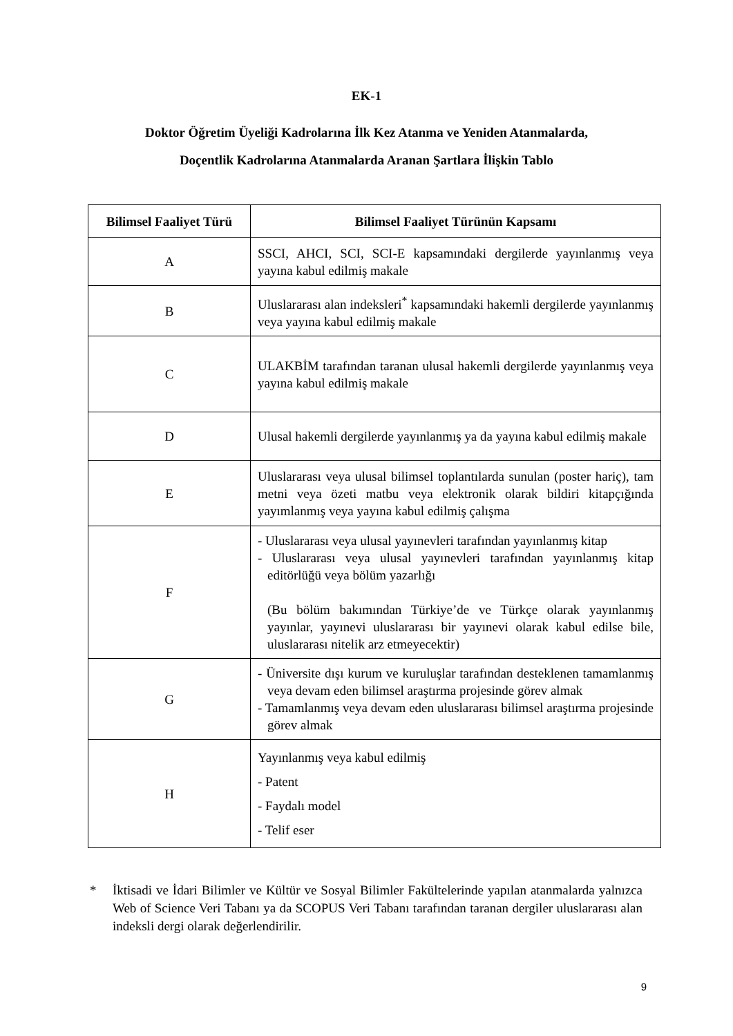EK-1
Doktor Öğretim Üyeliği Kadrolarına İlk Kez Atanma ve Yeniden Atanmalarda,
Doçentlik Kadrolarına Atanmalarda Aranan Şartlara İlişkin Tablo
| Bilimsel Faaliyet Türü | Bilimsel Faaliyet Türünün Kapsamı |
| --- | --- |
| A | SSCI, AHCI, SCI, SCI-E kapsamındaki dergilerde yayınlanmış veya yayına kabul edilmiş makale |
| B | Uluslararası alan indeksleri<sup>*</sup> kapsamındaki hakemli dergilerde yayınlanmış veya yayına kabul edilmiş makale |
| C | ULAKBİM tarafından taranan ulusal hakemli dergilerde yayınlanmış veya yayına kabul edilmiş makale |
| D | Ulusal hakemli dergilerde yayınlanmış ya da yayına kabul edilmiş makale |
| E | Uluslararası veya ulusal bilimsel toplantılarda sunulan (poster hariç), tam metni veya özeti matbu veya elektronik olarak bildiri kitapçığında yayımlanmış veya yayına kabul edilmiş çalışma |
| F | - Uluslararası veya ulusal yayınevleri tarafından yayınlanmış kitap - Uluslararası veya ulusal yayınevleri tarafından yayınlanmış kitap editörlüğü veya bölüm yazarlığı (Bu bölüm bakımından Türkiye’de ve Türkçe olarak yayınlanmış yayınlar, yayınevi uluslararası bir yayınevi olarak kabul edilse bile, uluslararası nitelik arz etmeyecektir) |
| G | - Üniversite dışı kurum ve kuruluşlar tarafından desteklenen tamamlanmış veya devam eden bilimsel araştırma projesinde görev almak - Tamamlanmış veya devam eden uluslararası bilimsel araştırma projesinde görev almak |
| H | Yayınlanmış veya kabul edilmiş - Patent - Faydalı model - Telif eser |
* İktisadi ve İdari Bilimler ve Kültür ve Sosyal Bilimler Fakültelerinde yapılan atanmalarda yalnızca Web of Science Veri Tabanı ya da SCOPUS Veri Tabanı tarafından taranan dergiler uluslararası alan indeksli dergi olarak değerlendirilir.
9